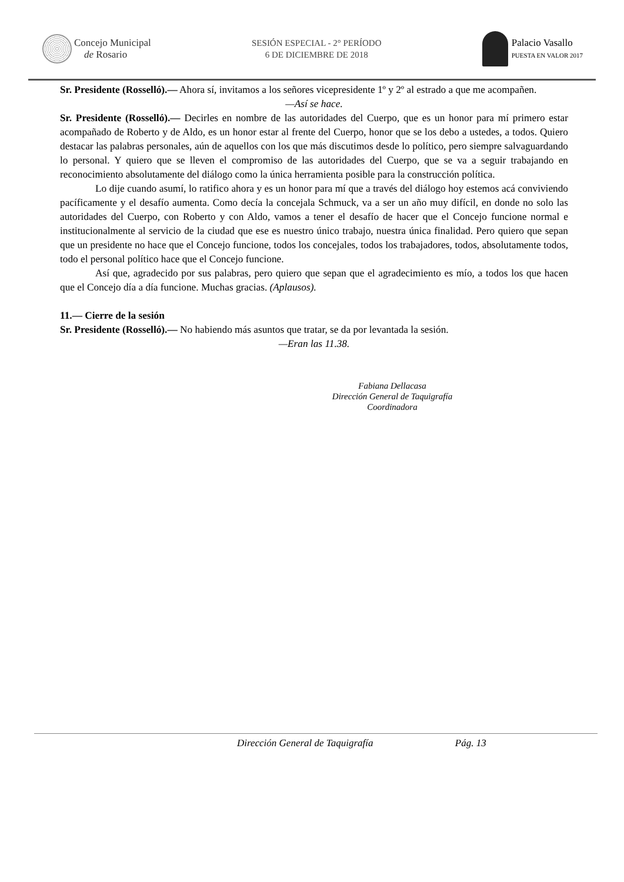Concejo Municipal
de Rosario
SESIÓN ESPECIAL - 2° PERÍODO
6 DE DICIEMBRE DE 2018
Palacio Vasallo
PUESTA EN VALOR 2017
Sr. Presidente (Rosselló).— Ahora sí, invitamos a los señores vicepresidente 1º y 2º al estrado a que me acompañen.
—Así se hace.
Sr. Presidente (Rosselló).— Decirles en nombre de las autoridades del Cuerpo, que es un honor para mí primero estar acompañado de Roberto y de Aldo, es un honor estar al frente del Cuerpo, honor que se los debo a ustedes, a todos. Quiero destacar las palabras personales, aún de aquellos con los que más discutimos desde lo político, pero siempre salvaguardando lo personal. Y quiero que se lleven el compromiso de las autoridades del Cuerpo, que se va a seguir trabajando en reconocimiento absolutamente del diálogo como la única herramienta posible para la construcción política.
Lo dije cuando asumí, lo ratifico ahora y es un honor para mí que a través del diálogo hoy estemos acá conviviendo pacíficamente y el desafío aumenta. Como decía la concejala Schmuck, va a ser un año muy difícil, en donde no solo las autoridades del Cuerpo, con Roberto y con Aldo, vamos a tener el desafío de hacer que el Concejo funcione normal e institucionalmente al servicio de la ciudad que ese es nuestro único trabajo, nuestra única finalidad. Pero quiero que sepan que un presidente no hace que el Concejo funcione, todos los concejales, todos los trabajadores, todos, absolutamente todos, todo el personal político hace que el Concejo funcione.
Así que, agradecido por sus palabras, pero quiero que sepan que el agradecimiento es mío, a todos los que hacen que el Concejo día a día funcione. Muchas gracias. (Aplausos).
11.— Cierre de la sesión
Sr. Presidente (Rosselló).— No habiendo más asuntos que tratar, se da por levantada la sesión.
—Eran las 11.38.
Fabiana Dellacasa
Dirección General de Taquigrafía
Coordinadora
Dirección General de Taquigrafía Pág. 13